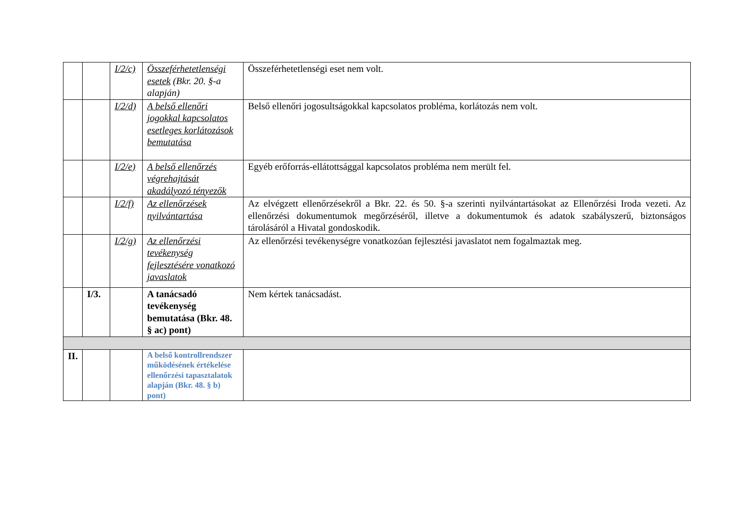| | | I/2/c) | Összeférhetetlenségi esetek (Bkr. 20. §-a alapján) | Összeférhetetlenségi eset nem volt. |
| | | I/2/d) | A belső ellenőri jogokkal kapcsolatos esetleges korlátozások bemutatása | Belső ellenőri jogosultságokkal kapcsolatos probléma, korlátozás nem volt. |
| | | I/2/e) | A belső ellenőrzés végrehajtását akadályozó tényezők | Egyéb erőforrás-ellátottsággal kapcsolatos probléma nem merült fel. |
| | | I/2/f) | Az ellenőrzések nyilvántartása | Az elvégzett ellenőrzésekről a Bkr. 22. és 50. §-a szerinti nyilvántartásokat az Ellenőrzési Iroda vezeti. Az ellenőrzési dokumentumok megőrzéséről, illetve a dokumentumok és adatok szabályszerű, biztonságos tárolásáról a Hivatal gondoskodik. |
| | | I/2/g) | Az ellenőrzési tevékenység fejlesztésére vonatkozó javaslatok | Az ellenőrzési tevékenységre vonatkozóan fejlesztési javaslatot nem fogalmaztak meg. |
| | I/3. | | A tanácsadó tevékenység bemutatása (Bkr. 48. § ac) pont) | Nem kértek tanácsadást. |
| II. | | | A belső kontrollrendszer működésének értékelése ellenőrzési tapasztalatok alapján (Bkr. 48. § b) pont) | |